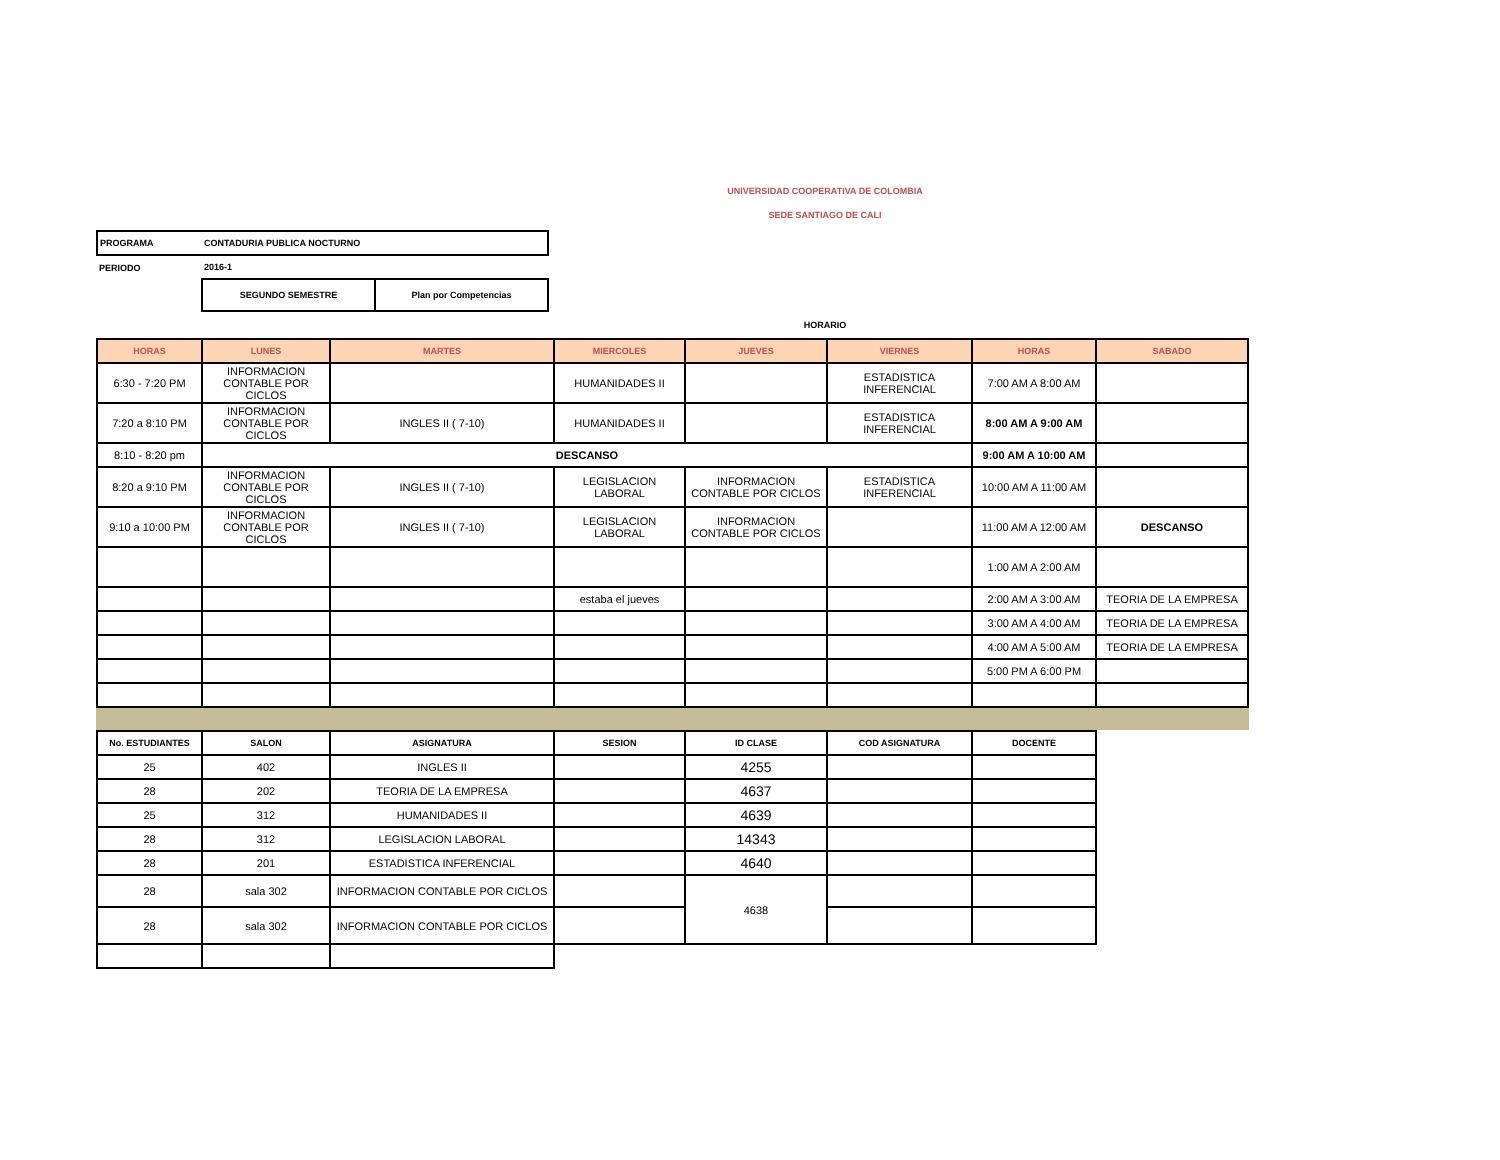UNIVERSIDAD COOPERATIVA DE COLOMBIA
SEDE SANTIAGO DE CALI
| PROGRAMA | CONTADURIA PUBLICA NOCTURNO | |
| PERIODO | 2016-1 | |
| | SEGUNDO SEMESTRE | Plan por Competencias |
HORARIO
| HORAS | LUNES | MARTES | MIERCOLES | JUEVES | VIERNES | HORAS | SABADO |
| --- | --- | --- | --- | --- | --- | --- | --- |
| 6:30 - 7:20 PM | INFORMACION CONTABLE POR CICLOS | | HUMANIDADES II | | ESTADISTICA INFERENCIAL | 7:00 AM A 8:00 AM | |
| 7:20 a 8:10 PM | INFORMACION CONTABLE POR CICLOS | INGLES II ( 7-10) | HUMANIDADES II | | ESTADISTICA INFERENCIAL | 8:00 AM A 9:00 AM | |
| 8:10 - 8:20 pm | DESCANSO | | | | | 9:00 AM A 10:00 AM | |
| 8:20 a 9:10 PM | INFORMACION CONTABLE POR CICLOS | INGLES II ( 7-10) | LEGISLACION LABORAL | INFORMACION CONTABLE POR CICLOS | ESTADISTICA INFERENCIAL | 10:00 AM A 11:00 AM | |
| 9:10 a 10:00 PM | INFORMACION CONTABLE POR CICLOS | INGLES II ( 7-10) | LEGISLACION LABORAL | INFORMACION CONTABLE POR CICLOS | | 11:00 AM A 12:00 AM | DESCANSO |
| | | | | | | 1:00 AM A 2:00 AM | |
| | | | estaba el jueves | | | 2:00 AM A 3:00 AM | TEORIA DE LA EMPRESA |
| | | | | | | 3:00 AM A 4:00 AM | TEORIA DE LA EMPRESA |
| | | | | | | 4:00 AM A 5:00 AM | TEORIA DE LA EMPRESA |
| | | | | | | 5:00 PM A 6:00 PM | |
| No. ESTUDIANTES | SALON | ASIGNATURA | SESION | ID CLASE | COD ASIGNATURA | DOCENTE |
| --- | --- | --- | --- | --- | --- | --- |
| 25 | 402 | INGLES II | | 4255 | | |
| 28 | 202 | TEORIA DE LA EMPRESA | | 4637 | | |
| 25 | 312 | HUMANIDADES II | | 4639 | | |
| 28 | 312 | LEGISLACION LABORAL | | 14343 | | |
| 28 | 201 | ESTADISTICA INFERENCIAL | | 4640 | | |
| 28 | sala 302 | INFORMACION CONTABLE POR CICLOS | | 4638 | | |
| 28 | sala 302 | INFORMACION CONTABLE POR CICLOS | | | | |